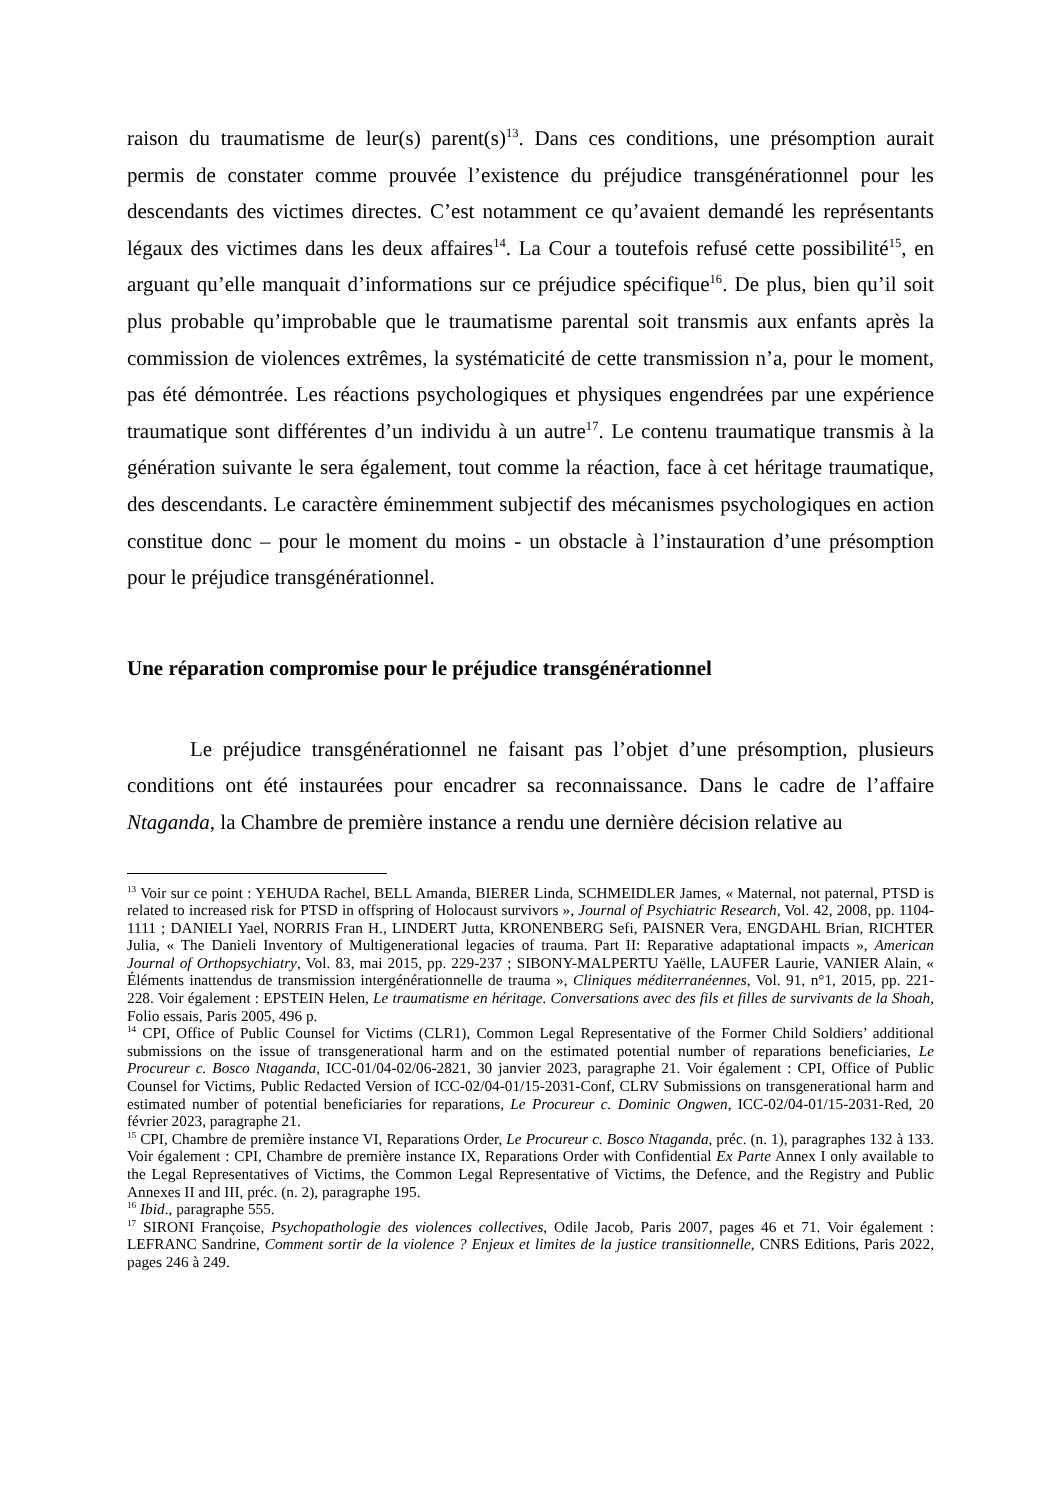raison du traumatisme de leur(s) parent(s)<sup>13</sup>. Dans ces conditions, une présomption aurait permis de constater comme prouvée l’existence du préjudice transgénérationnel pour les descendants des victimes directes. C’est notamment ce qu’avaient demandé les représentants légaux des victimes dans les deux affaires<sup>14</sup>. La Cour a toutefois refusé cette possibilité<sup>15</sup>, en arguant qu’elle manquait d’informations sur ce préjudice spécifique<sup>16</sup>. De plus, bien qu’il soit plus probable qu’improbable que le traumatisme parental soit transmis aux enfants après la commission de violences extrêmes, la systématicité de cette transmission n’a, pour le moment, pas été démontrée. Les réactions psychologiques et physiques engendrées par une expérience traumatique sont différentes d’un individu à un autre<sup>17</sup>. Le contenu traumatique transmis à la génération suivante le sera également, tout comme la réaction, face à cet héritage traumatique, des descendants. Le caractère éminemment subjectif des mécanismes psychologiques en action constitue donc – pour le moment du moins - un obstacle à l’instauration d’une présomption pour le préjudice transgénérationnel.
Une réparation compromise pour le préjudice transgénérationnel
Le préjudice transgénérationnel ne faisant pas l’objet d’une présomption, plusieurs conditions ont été instaurées pour encadrer sa reconnaissance. Dans le cadre de l’affaire Ntaganda, la Chambre de première instance a rendu une dernière décision relative au
<sup>13</sup> Voir sur ce point : YEHUDA Rachel, BELL Amanda, BIERER Linda, SCHMEIDLER James, « Maternal, not paternal, PTSD is related to increased risk for PTSD in offspring of Holocaust survivors », Journal of Psychiatric Research, Vol. 42, 2008, pp. 1104-1111 ; DANIELI Yael, NORRIS Fran H., LINDERT Jutta, KRONENBERG Sefi, PAISNER Vera, ENGDAHL Brian, RICHTER Julia, « The Danieli Inventory of Multigenerational legacies of trauma. Part II: Reparative adaptational impacts », American Journal of Orthopsychiatry, Vol. 83, mai 2015, pp. 229-237 ; SIBONY-MALPERTU Yaëlle, LAUFER Laurie, VANIER Alain, « Éléments inattendus de transmission intergénérationnelle de trauma », Cliniques méditerranéennes, Vol. 91, n°1, 2015, pp. 221-228. Voir également : EPSTEIN Helen, Le traumatisme en héritage. Conversations avec des fils et filles de survivants de la Shoah, Folio essais, Paris 2005, 496 p.
<sup>14</sup> CPI, Office of Public Counsel for Victims (CLR1), Common Legal Representative of the Former Child Soldiers’ additional submissions on the issue of transgenerational harm and on the estimated potential number of reparations beneficiaries, Le Procureur c. Bosco Ntaganda, ICC-01/04-02/06-2821, 30 janvier 2023, paragraphe 21. Voir également : CPI, Office of Public Counsel for Victims, Public Redacted Version of ICC-02/04-01/15-2031-Conf, CLRV Submissions on transgenerational harm and estimated number of potential beneficiaries for reparations, Le Procureur c. Dominic Ongwen, ICC-02/04-01/15-2031-Red, 20 février 2023, paragraphe 21.
<sup>15</sup> CPI, Chambre de première instance VI, Reparations Order, Le Procureur c. Bosco Ntaganda, préc. (n. 1), paragraphes 132 à 133. Voir également : CPI, Chambre de première instance IX, Reparations Order with Confidential Ex Parte Annex I only available to the Legal Representatives of Victims, the Common Legal Representative of Victims, the Defence, and the Registry and Public Annexes II and III, préc. (n. 2), paragraphe 195.
<sup>16</sup> Ibid., paragraphe 555.
<sup>17</sup> SIRONI Françoise, Psychopathologie des violences collectives, Odile Jacob, Paris 2007, pages 46 et 71. Voir également : LEFRANC Sandrine, Comment sortir de la violence ? Enjeux et limites de la justice transitionnelle, CNRS Editions, Paris 2022, pages 246 à 249.